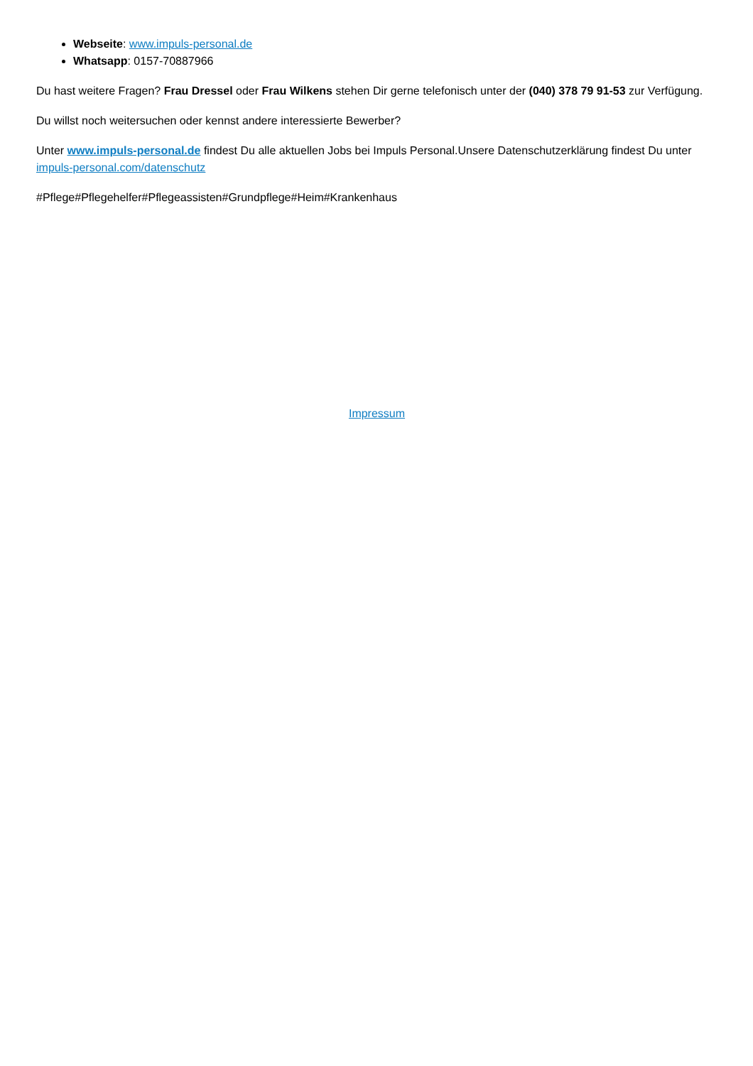Webseite: www.impuls-personal.de
Whatsapp: 0157-70887966
Du hast weitere Fragen? Frau Dressel oder Frau Wilkens stehen Dir gerne telefonisch unter der (040) 378 79 91-53 zur Verfügung.
Du willst noch weitersuchen oder kennst andere interessierte Bewerber?
Unter www.impuls-personal.de findest Du alle aktuellen Jobs bei Impuls Personal.Unsere Datenschutzerklärung findest Du unter impuls-personal.com/datenschutz
#Pflege#Pflegehelfer#Pflegeassisten#Grundpflege#Heim#Krankenhaus
Impressum